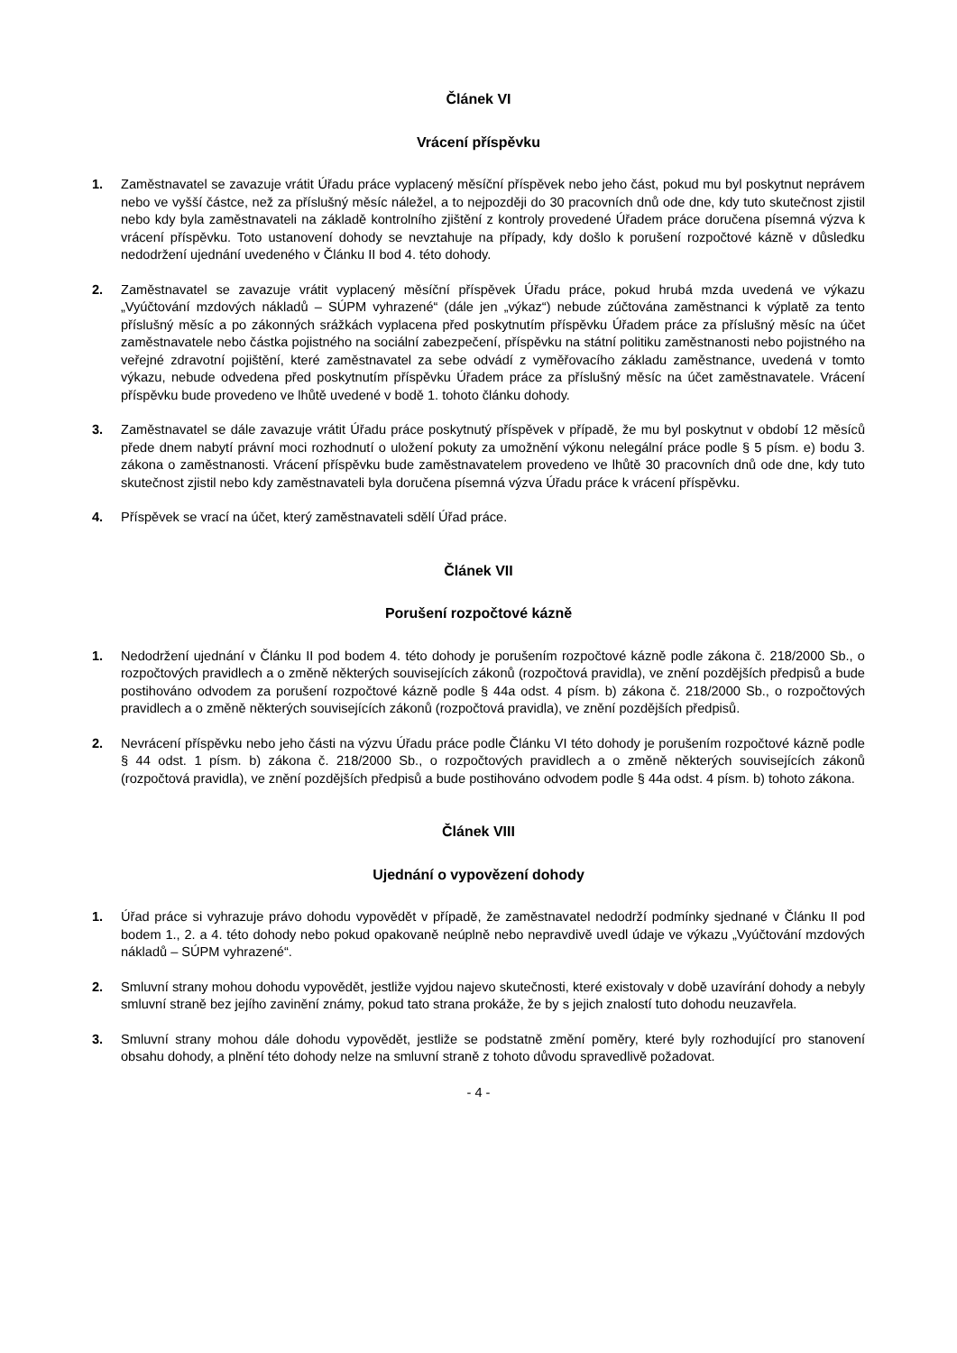Článek VI
Vrácení příspěvku
1. Zaměstnavatel se zavazuje vrátit Úřadu práce vyplacený měsíční příspěvek nebo jeho část, pokud mu byl poskytnut neprávem nebo ve vyšší částce, než za příslušný měsíc náležel, a to nejpozději do 30 pracovních dnů ode dne, kdy tuto skutečnost zjistil nebo kdy byla zaměstnavateli na základě kontrolního zjištění z kontroly provedené Úřadem práce doručena písemná výzva k vrácení příspěvku. Toto ustanovení dohody se nevztahuje na případy, kdy došlo k porušení rozpočtové kázně v důsledku nedodržení ujednání uvedeného v Článku II bod 4. této dohody.
2. Zaměstnavatel se zavazuje vrátit vyplacený měsíční příspěvek Úřadu práce, pokud hrubá mzda uvedená ve výkazu „Vyúčtování mzdových nákladů – SÚPM vyhrazené“ (dále jen „výkaz“) nebude zúčtována zaměstnanci k výplatě za tento příslušný měsíc a po zákonných srážkách vyplacena před poskytnutím příspěvku Úřadem práce za příslušný měsíc na účet zaměstnavatele nebo částka pojistného na sociální zabezpečení, příspěvku na státní politiku zaměstnanosti nebo pojistného na veřejné zdravotní pojištění, které zaměstnavatel za sebe odvádí z vyměřovacího základu zaměstnance, uvedená v tomto výkazu, nebude odvedena před poskytnutím příspěvku Úřadem práce za příslušný měsíc na účet zaměstnavatele. Vrácení příspěvku bude provedeno ve lhůtě uvedené v bodě 1. tohoto článku dohody.
3. Zaměstnavatel se dále zavazuje vrátit Úřadu práce poskytnutý příspěvek v případě, že mu byl poskytnut v období 12 měsíců přede dnem nabytí právní moci rozhodnutí o uložení pokuty za umožnění výkonu nelegální práce podle § 5 písm. e) bodu 3. zákona o zaměstnanosti. Vrácení příspěvku bude zaměstnavatelem provedeno ve lhůtě 30 pracovních dnů ode dne, kdy tuto skutečnost zjistil nebo kdy zaměstnavateli byla doručena písemná výzva Úřadu práce k vrácení příspěvku.
4. Příspěvek se vrací na účet, který zaměstnavateli sdělí Úřad práce.
Článek VII
Porušení rozpočtové kázně
1. Nedodržení ujednání v Článku II pod bodem 4. této dohody je porušením rozpočtové kázně podle zákona č. 218/2000 Sb., o rozpočtových pravidlech a o změně některých souvisejících zákonů (rozpočtová pravidla), ve znění pozdějších předpisů a bude postihováno odvodem za porušení rozpočtové kázně podle § 44a odst. 4 písm. b) zákona č. 218/2000 Sb., o rozpočtových pravidlech a o změně některých souvisejících zákonů (rozpočtová pravidla), ve znění pozdějších předpisů.
2. Nevrácení příspěvku nebo jeho části na výzvu Úřadu práce podle Článku VI této dohody je porušením rozpočtové kázně podle § 44 odst. 1 písm. b) zákona č. 218/2000 Sb., o rozpočtových pravidlech a o změně některých souvisejících zákonů (rozpočtová pravidla), ve znění pozdějších předpisů a bude postihováno odvodem podle § 44a odst. 4 písm. b) tohoto zákona.
Článek VIII
Ujednání o vypovězení dohody
1. Úřad práce si vyhrazuje právo dohodu vypovědět v případě, že zaměstnavatel nedodrží podmínky sjednané v Článku II pod bodem 1., 2. a 4. této dohody nebo pokud opakovaně neúplně nebo nepravdivě uvedl údaje ve výkazu „Vyúčtování mzdových nákladů – SÚPM vyhrazené“.
2. Smluvní strany mohou dohodu vypovědět, jestliže vyjdou najevo skutečnosti, které existovaly v době uzavírání dohody a nebyly smluvní straně bez jejího zavinění známy, pokud tato strana prokáže, že by s jejich znalostí tuto dohodu neuzavřela.
3. Smluvní strany mohou dále dohodu vypovědět, jestliže se podstatně změní poměry, které byly rozhodující pro stanovení obsahu dohody, a plnění této dohody nelze na smluvní straně z tohoto důvodu spravedlivě požadovat.
- 4 -